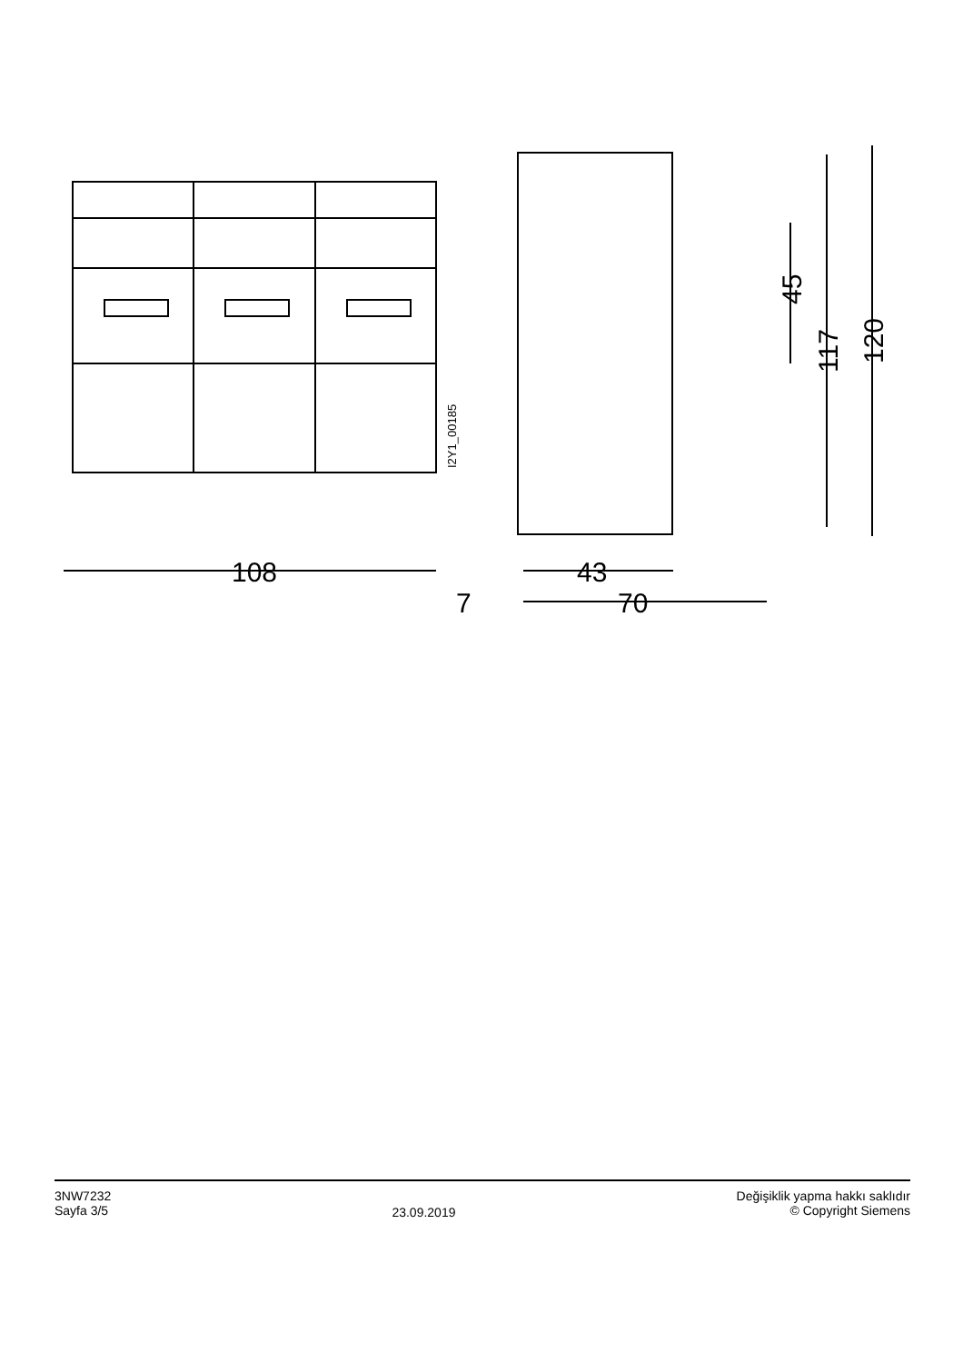108
43
70
7
45
117
120
I2Y1_00185
3NW7232
Sayfa 3/5
23.09.2019
Değişiklik yapma hakkı saklıdır
© Copyright Siemens